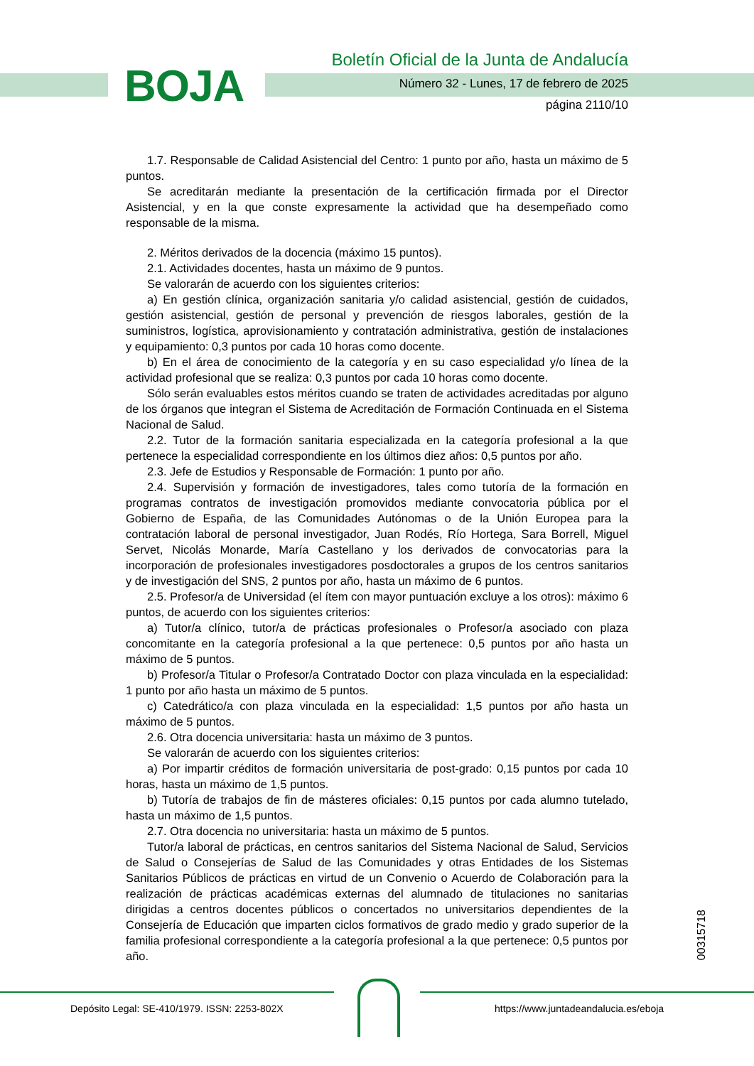BOJA
Boletín Oficial de la Junta de Andalucía
Número 32 - Lunes, 17 de febrero de 2025
página 2110/10
1.7. Responsable de Calidad Asistencial del Centro: 1 punto por año, hasta un máximo de 5 puntos.
Se acreditarán mediante la presentación de la certificación firmada por el Director Asistencial, y en la que conste expresamente la actividad que ha desempeñado como responsable de la misma.
2. Méritos derivados de la docencia (máximo 15 puntos).
2.1. Actividades docentes, hasta un máximo de 9 puntos.
Se valorarán de acuerdo con los siguientes criterios:
a) En gestión clínica, organización sanitaria y/o calidad asistencial, gestión de cuidados, gestión asistencial, gestión de personal y prevención de riesgos laborales, gestión de la suministros, logística, aprovisionamiento y contratación administrativa, gestión de instalaciones y equipamiento: 0,3 puntos por cada 10 horas como docente.
b) En el área de conocimiento de la categoría y en su caso especialidad y/o línea de la actividad profesional que se realiza: 0,3 puntos por cada 10 horas como docente.
Sólo serán evaluables estos méritos cuando se traten de actividades acreditadas por alguno de los órganos que integran el Sistema de Acreditación de Formación Continuada en el Sistema Nacional de Salud.
2.2. Tutor de la formación sanitaria especializada en la categoría profesional a la que pertenece la especialidad correspondiente en los últimos diez años: 0,5 puntos por año.
2.3. Jefe de Estudios y Responsable de Formación: 1 punto por año.
2.4. Supervisión y formación de investigadores, tales como tutoría de la formación en programas contratos de investigación promovidos mediante convocatoria pública por el Gobierno de España, de las Comunidades Autónomas o de la Unión Europea para la contratación laboral de personal investigador, Juan Rodés, Río Hortega, Sara Borrell, Miguel Servet, Nicolás Monarde, María Castellano y los derivados de convocatorias para la incorporación de profesionales investigadores posdoctorales a grupos de los centros sanitarios y de investigación del SNS, 2 puntos por año, hasta un máximo de 6 puntos.
2.5. Profesor/a de Universidad (el ítem con mayor puntuación excluye a los otros): máximo 6 puntos, de acuerdo con los siguientes criterios:
a) Tutor/a clínico, tutor/a de prácticas profesionales o Profesor/a asociado con plaza concomitante en la categoría profesional a la que pertenece: 0,5 puntos por año hasta un máximo de 5 puntos.
b) Profesor/a Titular o Profesor/a Contratado Doctor con plaza vinculada en la especialidad: 1 punto por año hasta un máximo de 5 puntos.
c) Catedrático/a con plaza vinculada en la especialidad: 1,5 puntos por año hasta un máximo de 5 puntos.
2.6. Otra docencia universitaria: hasta un máximo de 3 puntos.
Se valorarán de acuerdo con los siguientes criterios:
a) Por impartir créditos de formación universitaria de post-grado: 0,15 puntos por cada 10 horas, hasta un máximo de 1,5 puntos.
b) Tutoría de trabajos de fin de másteres oficiales: 0,15 puntos por cada alumno tutelado, hasta un máximo de 1,5 puntos.
2.7. Otra docencia no universitaria: hasta un máximo de 5 puntos.
Tutor/a laboral de prácticas, en centros sanitarios del Sistema Nacional de Salud, Servicios de Salud o Consejerías de Salud de las Comunidades y otras Entidades de los Sistemas Sanitarios Públicos de prácticas en virtud de un Convenio o Acuerdo de Colaboración para la realización de prácticas académicas externas del alumnado de titulaciones no sanitarias dirigidas a centros docentes públicos o concertados no universitarios dependientes de la Consejería de Educación que imparten ciclos formativos de grado medio y grado superior de la familia profesional correspondiente a la categoría profesional a la que pertenece: 0,5 puntos por año.
00315718
Depósito Legal: SE-410/1979. ISSN: 2253-802X
https://www.juntadeandalucia.es/eboja